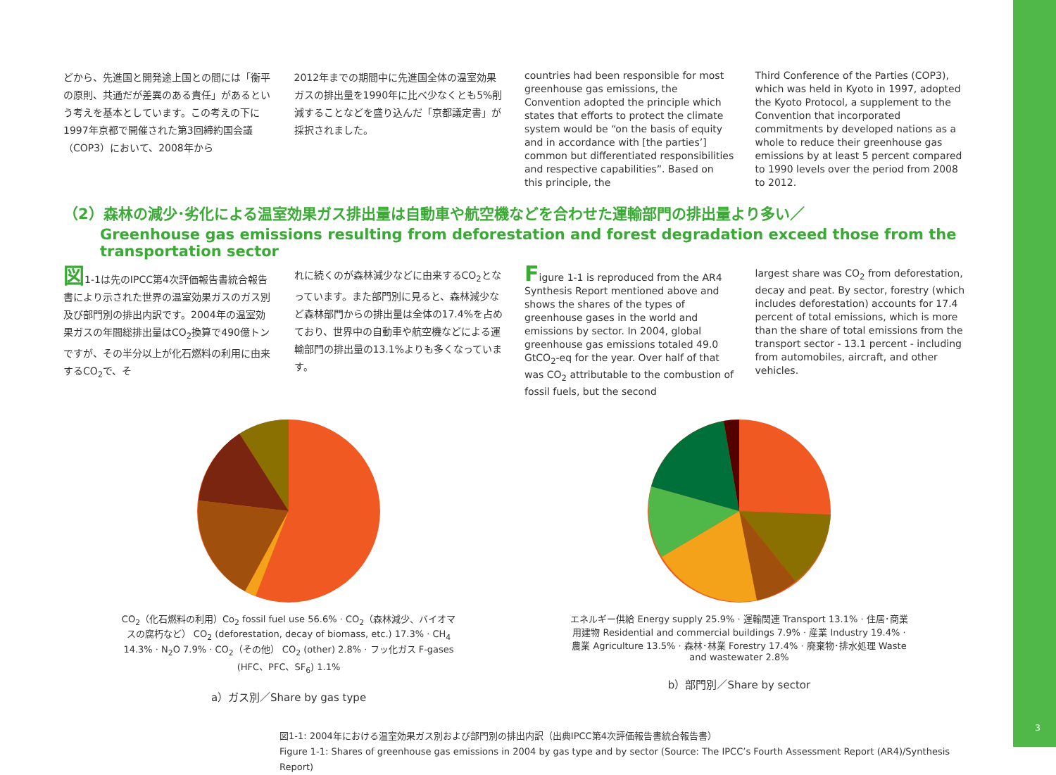どから、先進国と開発途上国との間には「衡平の原則、共通だが差異のある責任」があるという考えを基本としています。この考えの下に1997年京都で開催された第3回締約国会議（COP3）において、2008年から
2012年までの期間中に先進国全体の温室効果ガスの排出量を1990年に比べ少なくとも5%削減することなどを盛り込んだ「京都議定書」が採択されました。
countries had been responsible for most greenhouse gas emissions, the Convention adopted the principle which states that efforts to protect the climate system would be “on the basis of equity and in accordance with [the parties’] common but differentiated responsibilities and respective capabilities”. Based on this principle, the
Third Conference of the Parties (COP3), which was held in Kyoto in 1997, adopted the Kyoto Protocol, a supplement to the Convention that incorporated commitments by developed nations as a whole to reduce their greenhouse gas emissions by at least 5 percent compared to 1990 levels over the period from 2008 to 2012.
（2）森林の減少･劣化による温室効果ガス排出量は自動車や航空機などを合わせた運輸部門の排出量より多い／
Greenhouse gas emissions resulting from deforestation and forest degradation exceed those from the transportation sector
図1-1は先のIPCC第4次評価報告書統合報告書により示された世界の温室効果ガスのガス別及び部門別の排出内訳です。2004年の温室効果ガスの年間総排出量はCO<sub>2</sub>換算で490億トンですが、その半分以上が化石燃料の利用に由来するCO<sub>2</sub>で、そ
れに続くのが森林減少などに由来するCO<sub>2</sub>となっています。また部門別に見ると、森林減少など森林部門からの排出量は全体の17.4%を占めており、世界中の自動車や航空機などによる運輸部門の排出量の13.1%よりも多くなっています。
Figure 1-1 is reproduced from the AR4 Synthesis Report mentioned above and shows the shares of the types of greenhouse gases in the world and emissions by sector. In 2004, global greenhouse gas emissions totaled 49.0 GtCO<sub>2</sub>-eq for the year. Over half of that was CO<sub>2</sub> attributable to the combustion of fossil fuels, but the second
largest share was CO<sub>2</sub> from deforestation, decay and peat. By sector, forestry (which includes deforestation) accounts for 17.4 percent of total emissions, which is more than the share of total emissions from the transport sector - 13.1 percent - including from automobiles, aircraft, and other vehicles.
CO<sub>2</sub>（化石燃料の利用）Co<sub>2</sub> fossil fuel use 56.6% · CO<sub>2</sub>（森林減少、バイオマスの腐朽など） CO<sub>2</sub> (deforestation, decay of biomass, etc.) 17.3% · CH<sub>4</sub> 14.3% · N<sub>2</sub>O 7.9% · CO<sub>2</sub>（その他） CO<sub>2</sub> (other) 2.8% · フッ化ガス F-gases (HFC、PFC、SF<sub>6</sub>) 1.1%
a）ガス別／Share by gas type
エネルギー供給 Energy supply 25.9% · 運輸関連 Transport 13.1% · 住居･商業用建物 Residential and commercial buildings 7.9% · 産業 Industry 19.4% · 農業 Agriculture 13.5% · 森林･林業 Forestry 17.4% · 廃棄物･排水処理 Waste and wastewater 2.8%
b）部門別／Share by sector
図1-1: 2004年における温室効果ガス別および部門別の排出内訳（出典IPCC第4次評価報告書統合報告書）
Figure 1-1: Shares of greenhouse gas emissions in 2004 by gas type and by sector (Source: The IPCC’s Fourth Assessment Report (AR4)/Synthesis Report)
3